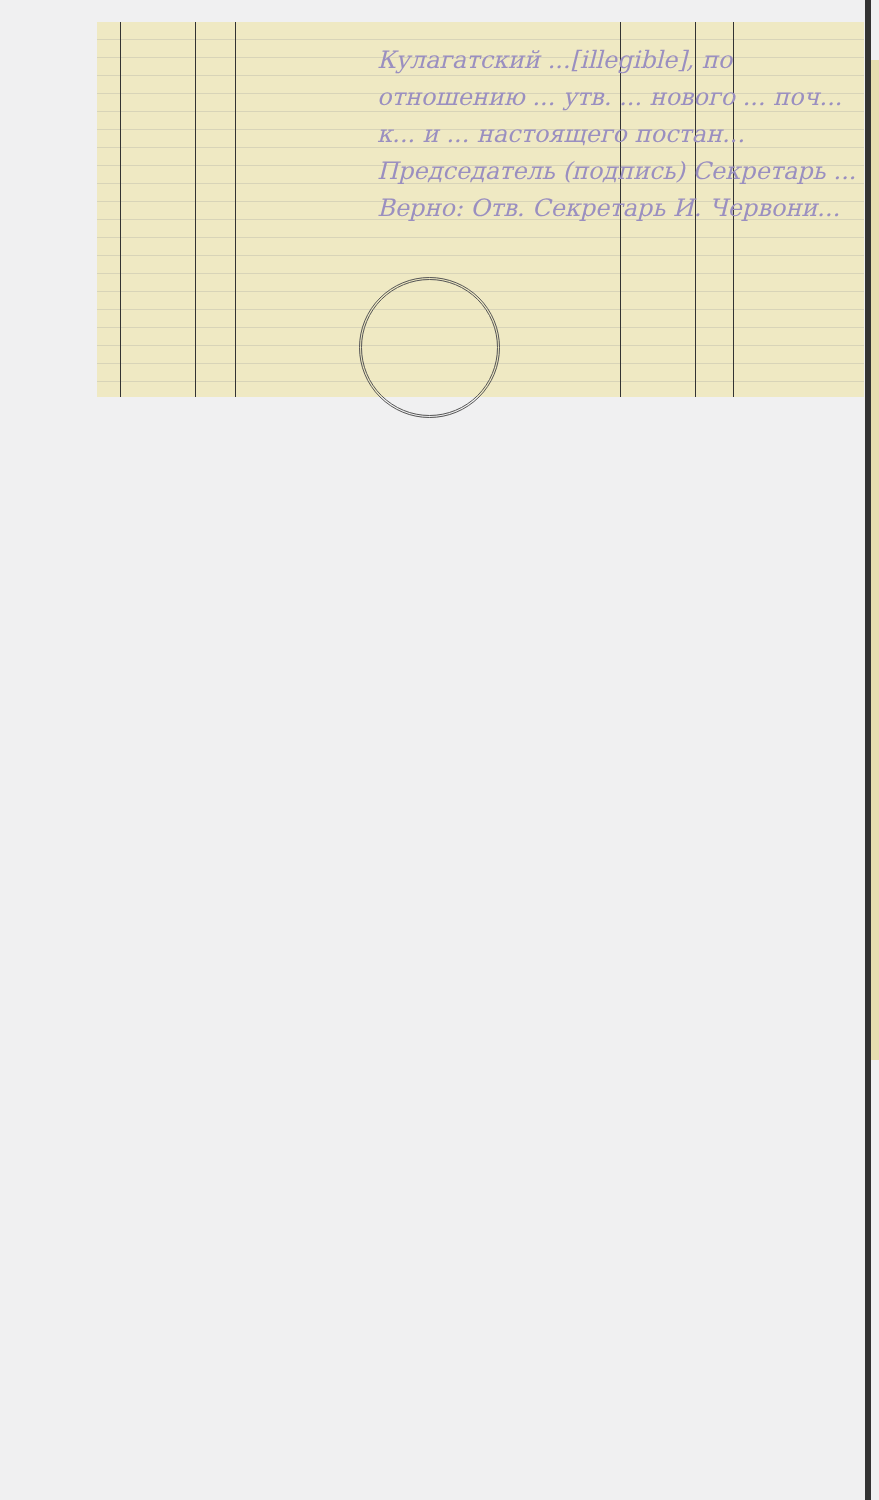Кулагатский ...[illegible], по отношению ... утв. ... нового ... поч... к... и ... настоящего постан... Председатель (подпись) Секретарь ...
Верно: Отв. Секретарь И. Червони...